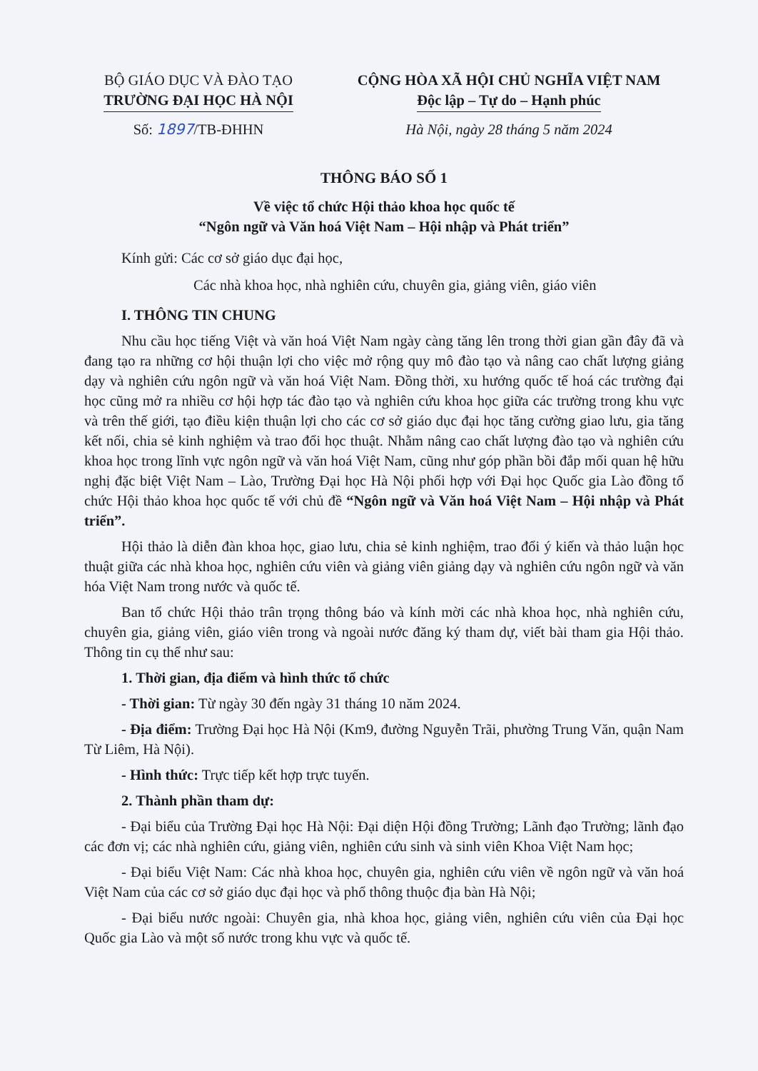BỘ GIÁO DỤC VÀ ĐÀO TẠO
TRƯỜNG ĐẠI HỌC HÀ NỘI
Số: 1897/TB-ĐHHN
CỘNG HÒA XÃ HỘI CHỦ NGHĨA VIỆT NAM
Độc lập – Tự do – Hạnh phúc
Hà Nội, ngày 28 tháng 5 năm 2024
THÔNG BÁO SỐ 1
Về việc tổ chức Hội thảo khoa học quốc tế
“Ngôn ngữ và Văn hoá Việt Nam – Hội nhập và Phát triển”
Kính gửi: Các cơ sở giáo dục đại học,
Các nhà khoa học, nhà nghiên cứu, chuyên gia, giảng viên, giáo viên
I. THÔNG TIN CHUNG
Nhu cầu học tiếng Việt và văn hoá Việt Nam ngày càng tăng lên trong thời gian gần đây đã và đang tạo ra những cơ hội thuận lợi cho việc mở rộng quy mô đào tạo và nâng cao chất lượng giảng dạy và nghiên cứu ngôn ngữ và văn hoá Việt Nam. Đồng thời, xu hướng quốc tế hoá các trường đại học cũng mở ra nhiều cơ hội hợp tác đào tạo và nghiên cứu khoa học giữa các trường trong khu vực và trên thế giới, tạo điều kiện thuận lợi cho các cơ sở giáo dục đại học tăng cường giao lưu, gia tăng kết nối, chia sẻ kinh nghiệm và trao đổi học thuật. Nhằm nâng cao chất lượng đào tạo và nghiên cứu khoa học trong lĩnh vực ngôn ngữ và văn hoá Việt Nam, cũng như góp phần bồi đắp mối quan hệ hữu nghị đặc biệt Việt Nam – Lào, Trường Đại học Hà Nội phối hợp với Đại học Quốc gia Lào đồng tổ chức Hội thảo khoa học quốc tế với chủ đề “Ngôn ngữ và Văn hoá Việt Nam – Hội nhập và Phát triển”.
Hội thảo là diễn đàn khoa học, giao lưu, chia sẻ kinh nghiệm, trao đổi ý kiến và thảo luận học thuật giữa các nhà khoa học, nghiên cứu viên và giảng viên giảng dạy và nghiên cứu ngôn ngữ và văn hóa Việt Nam trong nước và quốc tế.
Ban tổ chức Hội thảo trân trọng thông báo và kính mời các nhà khoa học, nhà nghiên cứu, chuyên gia, giảng viên, giáo viên trong và ngoài nước đăng ký tham dự, viết bài tham gia Hội thảo. Thông tin cụ thể như sau:
1. Thời gian, địa điểm và hình thức tổ chức
- Thời gian: Từ ngày 30 đến ngày 31 tháng 10 năm 2024.
- Địa điểm: Trường Đại học Hà Nội (Km9, đường Nguyễn Trãi, phường Trung Văn, quận Nam Từ Liêm, Hà Nội).
- Hình thức: Trực tiếp kết hợp trực tuyến.
2. Thành phần tham dự:
- Đại biểu của Trường Đại học Hà Nội: Đại diện Hội đồng Trường; Lãnh đạo Trường; lãnh đạo các đơn vị; các nhà nghiên cứu, giảng viên, nghiên cứu sinh và sinh viên Khoa Việt Nam học;
- Đại biểu Việt Nam: Các nhà khoa học, chuyên gia, nghiên cứu viên về ngôn ngữ và văn hoá Việt Nam của các cơ sở giáo dục đại học và phổ thông thuộc địa bàn Hà Nội;
- Đại biểu nước ngoài: Chuyên gia, nhà khoa học, giảng viên, nghiên cứu viên của Đại học Quốc gia Lào và một số nước trong khu vực và quốc tế.